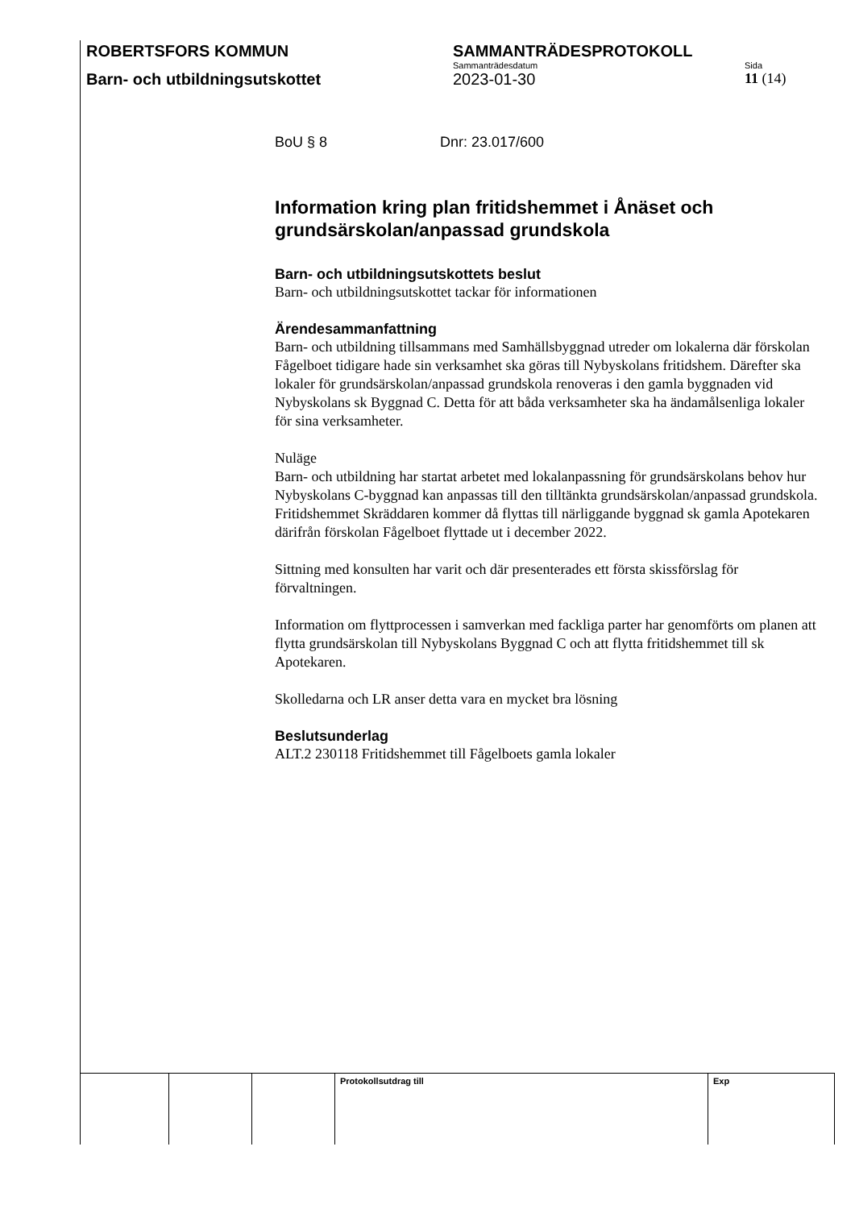ROBERTSFORS KOMMUN SAMMANTRÄDESPROTOKOLL
Sammanträdesdatum Sida
Barn- och utbildningsutskottet 2023-01-30 11 (14)
BoU § 8 Dnr: 23.017/600
Information kring plan fritidshemmet i Ånäset och grundsärskolan/anpassad grundskola
Barn- och utbildningsutskottets beslut
Barn- och utbildningsutskottet tackar för informationen
Ärendesammanfattning
Barn- och utbildning tillsammans med Samhällsbyggnad utreder om lokalerna där förskolan Fågelboet tidigare hade sin verksamhet ska göras till Nybyskolans fritidshem. Därefter ska lokaler för grundsärskolan/anpassad grundskola renoveras i den gamla byggnaden vid Nybyskolans sk Byggnad C. Detta för att båda verksamheter ska ha ändamålsenliga lokaler för sina verksamheter.
Nuläge
Barn- och utbildning har startat arbetet med lokalanpassning för grundsärskolans behov hur Nybyskolans C-byggnad kan anpassas till den tilltänkta grundsärskolan/anpassad grundskola. Fritidshemmet Skräddaren kommer då flyttas till närliggande byggnad sk gamla Apotekaren därifrån förskolan Fågelboet flyttade ut i december 2022.
Sittning med konsulten har varit och där presenterades ett första skissförslag för förvaltningen.
Information om flyttprocessen i samverkan med fackliga parter har genomförts om planen att flytta grundsärskolan till Nybyskolans Byggnad C och att flytta fritidshemmet till sk Apotekaren.
Skolledarna och LR anser detta vara en mycket bra lösning
Beslutsunderlag
ALT.2 230118 Fritidshemmet till Fågelboets gamla lokaler
| | | | Protokollsutdrag till | Exp |